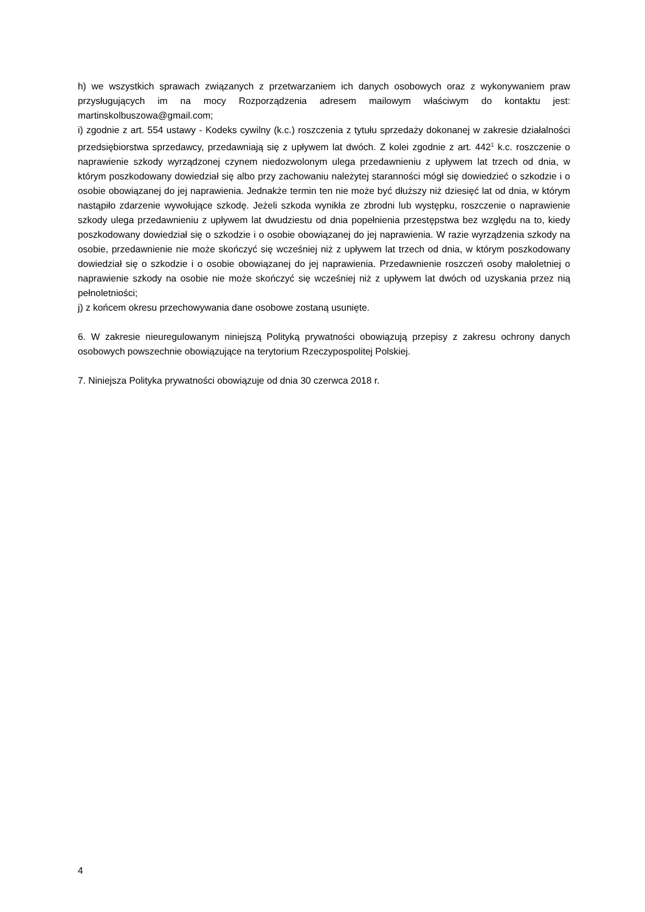h) we wszystkich sprawach związanych z przetwarzaniem ich danych osobowych oraz z wykonywaniem praw przysługujących im na mocy Rozporządzenia adresem mailowym właściwym do kontaktu jest: martinskolbuszowa@gmail.com;
i) zgodnie z art. 554 ustawy - Kodeks cywilny (k.c.) roszczenia z tytułu sprzedaży dokonanej w zakresie działalności przedsiębiorstwa sprzedawcy, przedawniają się z upływem lat dwóch. Z kolei zgodnie z art. 442<sup>1</sup> k.c. roszczenie o naprawienie szkody wyrządzonej czynem niedozwolonym ulega przedawnieniu z upływem lat trzech od dnia, w którym poszkodowany dowiedział się albo przy zachowaniu należytej staranności mógł się dowiedzieć o szkodzie i o osobie obowiązanej do jej naprawienia. Jednakże termin ten nie może być dłuższy niż dziesięć lat od dnia, w którym nastąpiło zdarzenie wywołujące szkodę. Jeżeli szkoda wynikła ze zbrodni lub występku, roszczenie o naprawienie szkody ulega przedawnieniu z upływem lat dwudziestu od dnia popełnienia przestępstwa bez względu na to, kiedy poszkodowany dowiedział się o szkodzie i o osobie obowiązanej do jej naprawienia. W razie wyrządzenia szkody na osobie, przedawnienie nie może skończyć się wcześniej niż z upływem lat trzech od dnia, w którym poszkodowany dowiedział się o szkodzie i o osobie obowiązanej do jej naprawienia. Przedawnienie roszczeń osoby małoletniej o naprawienie szkody na osobie nie może skończyć się wcześniej niż z upływem lat dwóch od uzyskania przez nią pełnoletniości;
j) z końcem okresu przechowywania dane osobowe zostaną usunięte.
6. W zakresie nieuregulowanym niniejszą Polityką prywatności obowiązują przepisy z zakresu ochrony danych osobowych powszechnie obowiązujące na terytorium Rzeczypospolitej Polskiej.
7. Niniejsza Polityka prywatności obowiązuje od dnia 30 czerwca 2018 r.
4